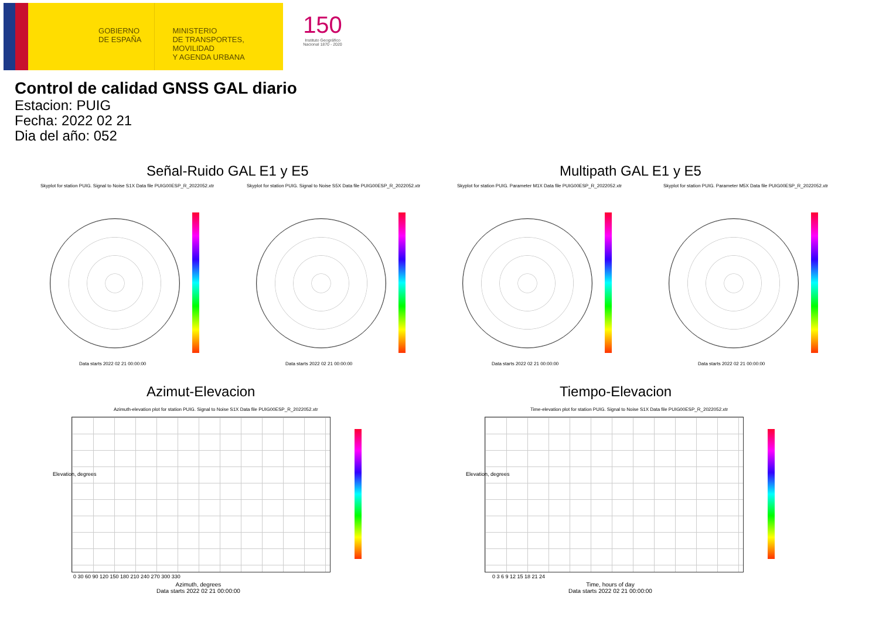GOBIERNO
DE ESPAÑA
MINISTERIO
DE TRANSPORTES, MOVILIDAD
Y AGENDA URBANA
150
Instituto Geográfico Nacional 1870 - 2020
Control de calidad GNSS GAL diario
Estacion: PUIG
Fecha: 2022 02 21
Dia del año: 052
Señal-Ruido GAL E1 y E5 Multipath GAL E1 y E5
Skyplot for station PUIG. Signal to Noise S1X Data file PUIG00ESP_R_2022052.xtr
Skyplot for station PUIG. Signal to Noise S5X Data file PUIG00ESP_R_2022052.xtr
Skyplot for station PUIG. Parameter M1X Data file PUIG00ESP_R_2022052.xtr
Skyplot for station PUIG. Parameter M5X Data file PUIG00ESP_R_2022052.xtr
Data starts 2022 02 21 00:00:00
Data starts 2022 02 21 00:00:00
Data starts 2022 02 21 00:00:00
Data starts 2022 02 21 00:00:00
Azimut-Elevacion Tiempo-Elevacion
Azimuth-elevation plot for station PUIG. Signal to Noise S1X Data file PUIG00ESP_R_2022052.xtr
Time-elevation plot for station PUIG. Signal to Noise S1X Data file PUIG00ESP_R_2022052.xtr
Elevation, degrees
0 30 60 90 120 150 180 210 240 270 300 330
Azimuth, degrees
Data starts 2022 02 21 00:00:00
Elevation, degrees
0 3 6 9 12 15 18 21 24
Time, hours of day
Data starts 2022 02 21 00:00:00